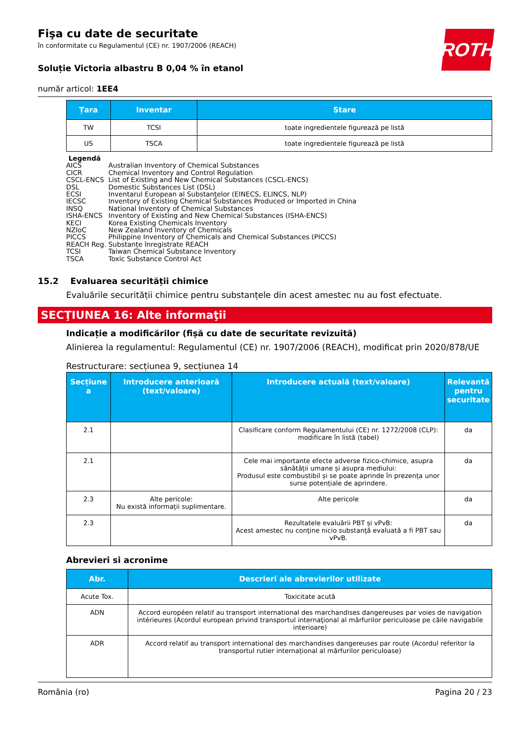ROTH
Fişa cu date de securitate
în conformitate cu Regulamentul (CE) nr. 1907/2006 (REACH)
Soluție Victoria albastru B 0,04 % în etanol
număr articol: 1EE4
| Țara | Inventar | Stare |
| --- | --- | --- |
| TW | TCSI | toate ingredientele figurează pe listă |
| US | TSCA | toate ingredientele figurează pe listă |
Legendă
AICS Australian Inventory of Chemical Substances
CICR Chemical Inventory and Control Regulation
CSCL-ENCS List of Existing and New Chemical Substances (CSCL-ENCS)
DSL Domestic Substances List (DSL)
ECSI Inventarul European al Substanţelor (EINECS, ELINCS, NLP)
IECSC Inventory of Existing Chemical Substances Produced or Imported in China
INSQ National Inventory of Chemical Substances
ISHA-ENCS Inventory of Existing and New Chemical Substances (ISHA-ENCS)
KECI Korea Existing Chemicals Inventory
NZIoC New Zealand Inventory of Chemicals
PICCS Philippine Inventory of Chemicals and Chemical Substances (PICCS)
REACH Reg. Substanțe înregistrate REACH
TCSI Taiwan Chemical Substance Inventory
TSCA Toxic Substance Control Act
15.2 Evaluarea securității chimice
Evaluările securității chimice pentru substanțele din acest amestec nu au fost efectuate.
SECŢIUNEA 16: Alte informaţii
Indicație a modificărilor (fișă cu date de securitate revizuită)
Alinierea la regulamentul: Regulamentul (CE) nr. 1907/2006 (REACH), modificat prin 2020/878/UE
Restructurare: secțiunea 9, secțiunea 14
| Secțiune a | Introducere anterioară (text/valoare) | Introducere actuală (text/valoare) | Relevantă pentru securitate |
| --- | --- | --- | --- |
| 2.1 | | Clasificare conform Regulamentului (CE) nr. 1272/2008 (CLP): modificare în listă (tabel) | da |
| 2.1 | | Cele mai importante efecte adverse fizico-chimice, asupra sănătății umane și asupra mediului: Produsul este combustibil și se poate aprinde în prezența unor surse potențiale de aprindere. | da |
| 2.3 | Alte pericole: Nu există informații suplimentare. | Alte pericole | da |
| 2.3 | | Rezultatele evaluării PBT și vPvB: Acest amestec nu conţine nicio substanţă evaluată a fi PBT sau vPvB. | da |
Abrevieri si acronime
| Abr. | Descrieri ale abrevierilor utilizate |
| --- | --- |
| Acute Tox. | Toxicitate acută |
| ADN | Accord européen relatif au transport international des marchandises dangereuses par voies de navigation intérieures (Acordul european privind transportul internaţional al mărfurilor periculoase pe căile navigabile interioare) |
| ADR | Accord relatif au transport international des marchandises dangereuses par route (Acordul referitor la transportul rutier internațional al mărfurilor periculoase) |
România (ro) Pagina 20 / 23